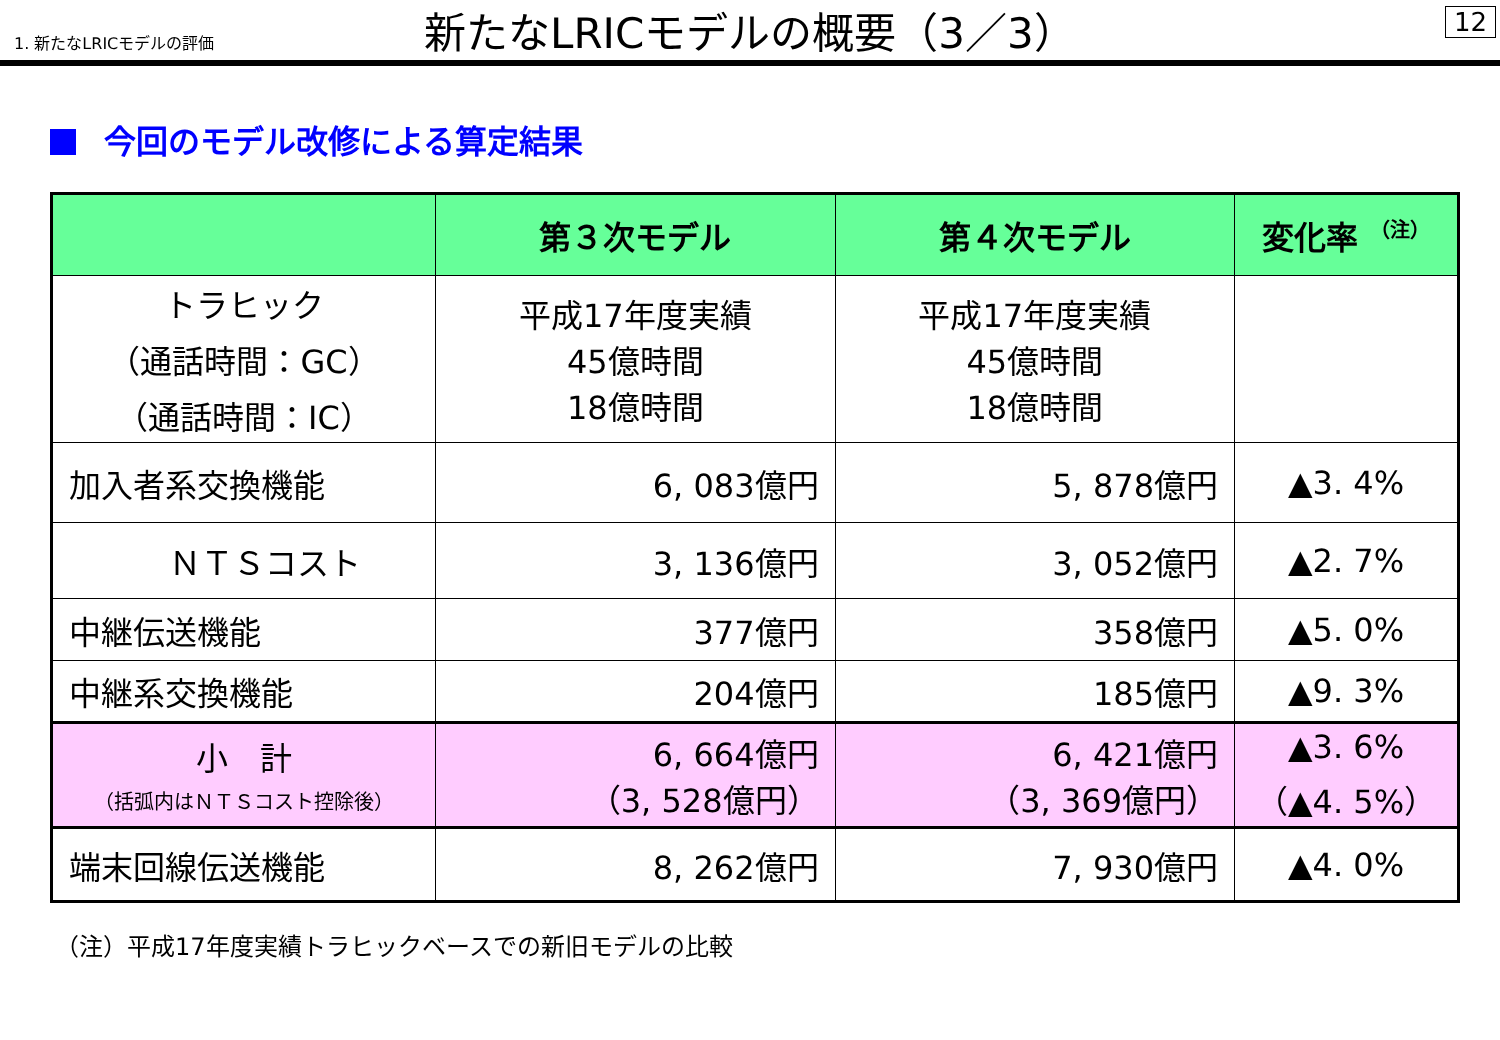1. 新たなLRICモデルの評価
新たなLRICモデルの概要（3／3）
12
今回のモデル改修による算定結果
| | 第３次モデル | 第４次モデル | 変化率 <sup>（注）</sup> |
| --- | --- | --- | --- |
| トラヒック （通話時間：GC） （通話時間：IC） | 平成17年度実績 45億時間 18億時間 | 平成17年度実績 45億時間 18億時間 | |
| 加入者系交換機能 | 6, 083億円 | 5, 878億円 | ▲3. 4% |
| ＮＴＳコスト | 3, 136億円 | 3, 052億円 | ▲2. 7% |
| 中継伝送機能 | 377億円 | 358億円 | ▲5. 0% |
| 中継系交換機能 | 204億円 | 185億円 | ▲9. 3% |
| 小 計 （括弧内はＮＴＳコスト控除後） | 6, 664億円 （3, 528億円） | 6, 421億円 （3, 369億円） | ▲3. 6% （▲4. 5%） |
| 端末回線伝送機能 | 8, 262億円 | 7, 930億円 | ▲4. 0% |
（注）平成17年度実績トラヒックベースでの新旧モデルの比較